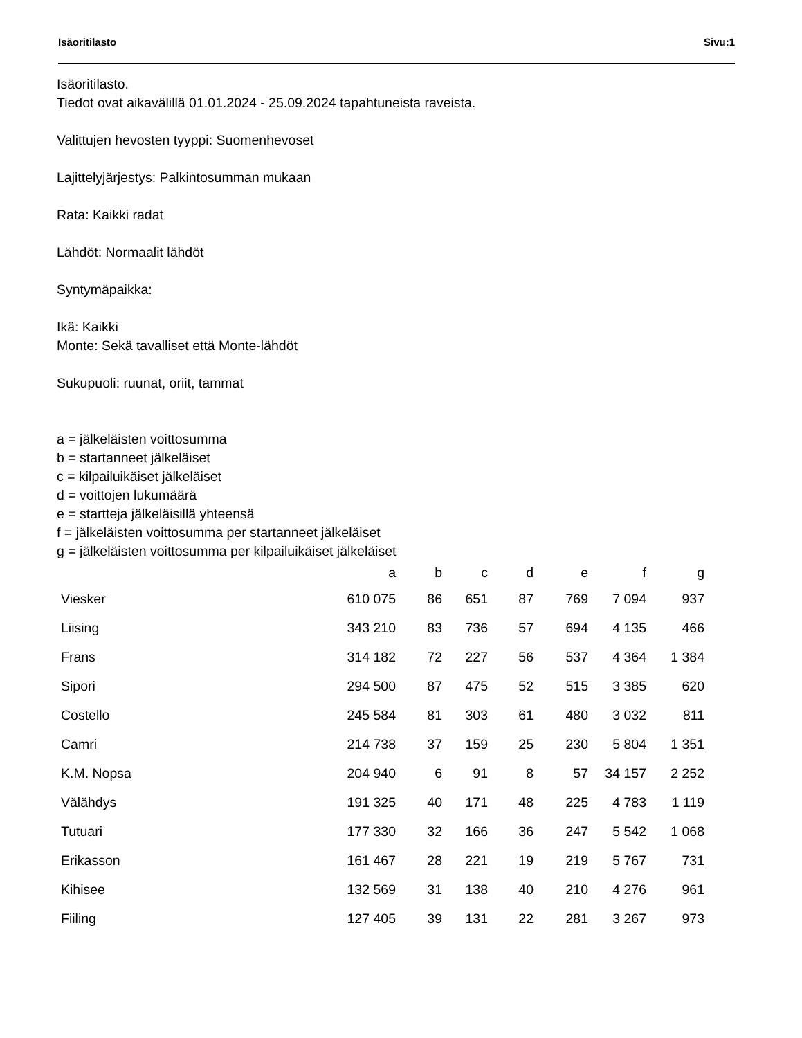Isäoritilasto Sivu:1
Isäoritilasto.
Tiedot ovat aikavälillä 01.01.2024 - 25.09.2024 tapahtuneista raveista.
Valittujen hevosten tyyppi: Suomenhevoset
Lajittelyjärjestys: Palkintosumman mukaan
Rata: Kaikki radat
Lähdöt: Normaalit lähdöt
Syntymäpaikka:
Ikä: Kaikki
Monte: Sekä tavalliset että Monte-lähdöt
Sukupuoli: ruunat, oriit, tammat
a = jälkeläisten voittosumma
b = startanneet jälkeläiset
c = kilpailuikäiset jälkeläiset
d = voittojen lukumäärä
e = startteja jälkeläisillä yhteensä
f = jälkeläisten voittosumma per startanneet jälkeläiset
g = jälkeläisten voittosumma per kilpailuikäiset jälkeläiset
| | a | b | c | d | e | f | g |
| --- | --- | --- | --- | --- | --- | --- | --- |
| Viesker | 610 075 | 86 | 651 | 87 | 769 | 7 094 | 937 |
| Liising | 343 210 | 83 | 736 | 57 | 694 | 4 135 | 466 |
| Frans | 314 182 | 72 | 227 | 56 | 537 | 4 364 | 1 384 |
| Sipori | 294 500 | 87 | 475 | 52 | 515 | 3 385 | 620 |
| Costello | 245 584 | 81 | 303 | 61 | 480 | 3 032 | 811 |
| Camri | 214 738 | 37 | 159 | 25 | 230 | 5 804 | 1 351 |
| K.M. Nopsa | 204 940 | 6 | 91 | 8 | 57 | 34 157 | 2 252 |
| Välähdys | 191 325 | 40 | 171 | 48 | 225 | 4 783 | 1 119 |
| Tutuari | 177 330 | 32 | 166 | 36 | 247 | 5 542 | 1 068 |
| Erikasson | 161 467 | 28 | 221 | 19 | 219 | 5 767 | 731 |
| Kihisee | 132 569 | 31 | 138 | 40 | 210 | 4 276 | 961 |
| Fiiling | 127 405 | 39 | 131 | 22 | 281 | 3 267 | 973 |